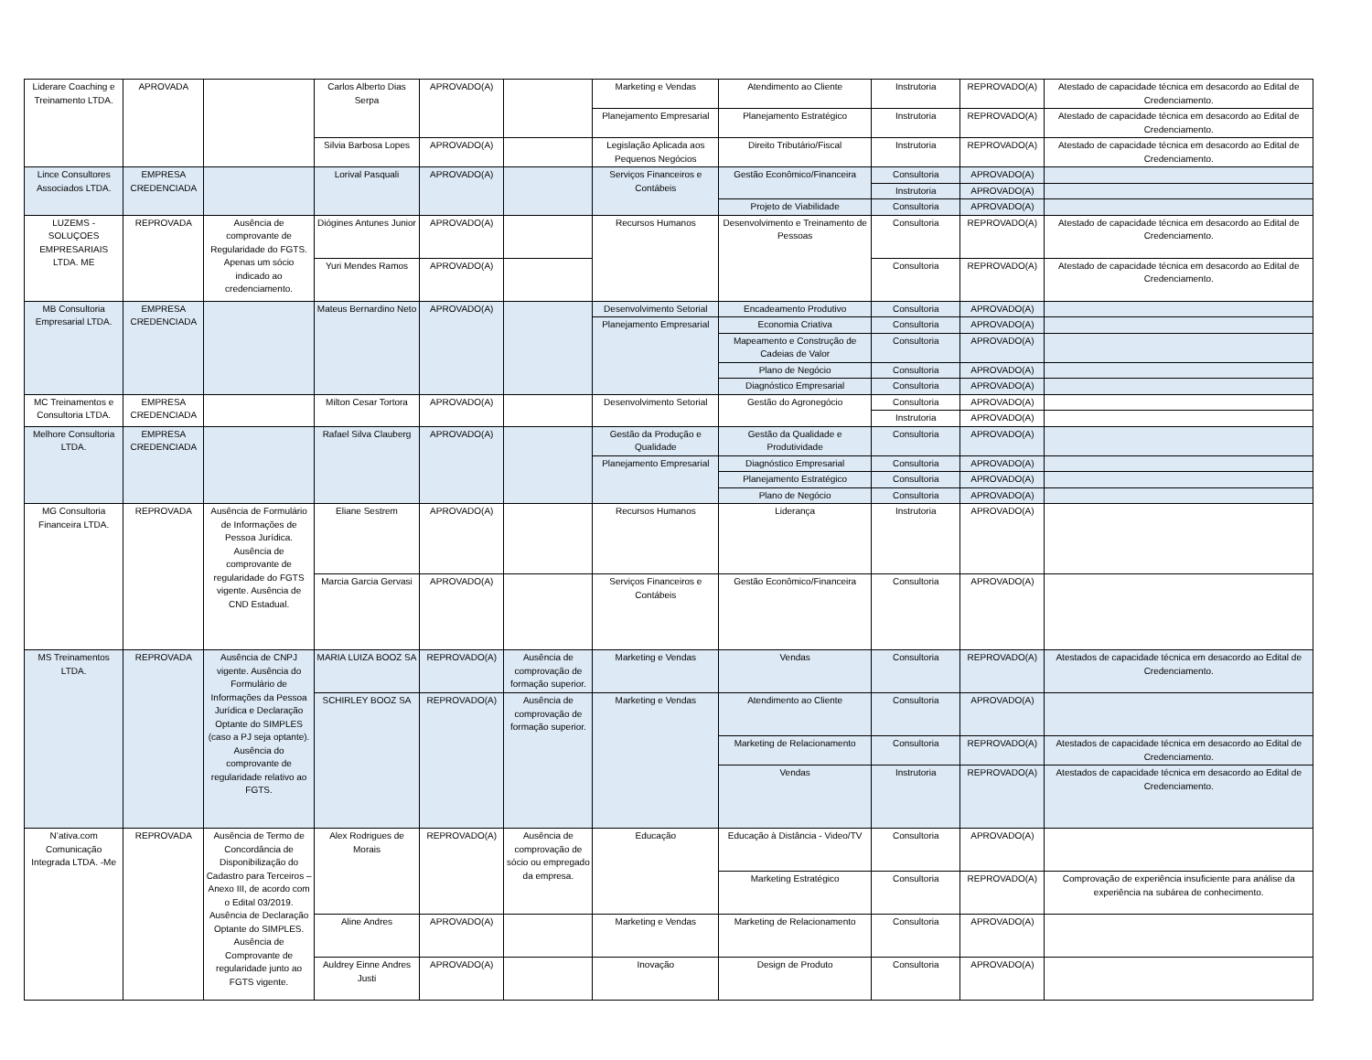| Liderare Coaching e Treinamento LTDA. | APROVADA | | Carlos Alberto Dias Serpa | APROVADO(A) | | Marketing e Vendas | Atendimento ao Cliente | Instrutoria | REPROVADO(A) | Atestado de capacidade técnica em desacordo ao Edital de Credenciamento. |
| | | | | | | Planejamento Empresarial | Planejamento Estratégico | Instrutoria | REPROVADO(A) | Atestado de capacidade técnica em desacordo ao Edital de Credenciamento. |
| | | | Silvia Barbosa Lopes | APROVADO(A) | | Legislação Aplicada aos Pequenos Negócios | Direito Tributário/Fiscal | Instrutoria | REPROVADO(A) | Atestado de capacidade técnica em desacordo ao Edital de Credenciamento. |
| Lince Consultores Associados LTDA. | EMPRESA CREDENCIADA | | Lorival Pasquali | APROVADO(A) | | Serviços Financeiros e Contábeis | Gestão Econômico/Financeira | Consultoria | APROVADO(A) | |
| | | | | | | | | Instrutoria | APROVADO(A) | |
| | | | | | | | Projeto de Viabilidade | Consultoria | APROVADO(A) | |
| LUZEMS - SOLUÇOES EMPRESARIAIS LTDA. ME | REPROVADA | Ausência de comprovante de Regularidade do FGTS. Apenas um sócio indicado ao credenciamento. | Diógines Antunes Junior | APROVADO(A) | | Recursos Humanos | Desenvolvimento e Treinamento de Pessoas | Consultoria | REPROVADO(A) | Atestado de capacidade técnica em desacordo ao Edital de Credenciamento. |
| | | | Yuri Mendes Ramos | APROVADO(A) | | | | Consultoria | REPROVADO(A) | Atestado de capacidade técnica em desacordo ao Edital de Credenciamento. |
| MB Consultoria Empresarial LTDA. | EMPRESA CREDENCIADA | | Mateus Bernardino Neto | APROVADO(A) | | Desenvolvimento Setorial | Encadeamento Produtivo | Consultoria | APROVADO(A) | |
| | | | | | | Planejamento Empresarial | Economia Criativa | Consultoria | APROVADO(A) | |
| | | | | | | | Mapeamento e Construção de Cadeias de Valor | Consultoria | APROVADO(A) | |
| | | | | | | | Plano de Negócio | Consultoria | APROVADO(A) | |
| | | | | | | | Diagnóstico Empresarial | Consultoria | APROVADO(A) | |
| MC Treinamentos e Consultoria LTDA. | EMPRESA CREDENCIADA | | Milton Cesar Tortora | APROVADO(A) | | Desenvolvimento Setorial | Gestão do Agronegócio | Consultoria | APROVADO(A) | |
| | | | | | | | | Instrutoria | APROVADO(A) | |
| Melhore Consultoria LTDA. | EMPRESA CREDENCIADA | | Rafael Silva Clauberg | APROVADO(A) | | Gestão da Produção e Qualidade | Gestão da Qualidade e Produtividade | Consultoria | APROVADO(A) | |
| | | | | | | Planejamento Empresarial | Diagnóstico Empresarial | Consultoria | APROVADO(A) | |
| | | | | | | | Planejamento Estratégico | Consultoria | APROVADO(A) | |
| | | | | | | | Plano de Negócio | Consultoria | APROVADO(A) | |
| MG Consultoria Financeira LTDA. | REPROVADA | Ausência de Formulário de Informações de Pessoa Jurídica. Ausência de comprovante de regularidade do FGTS vigente. Ausência de CND Estadual. | Eliane Sestrem | APROVADO(A) | | Recursos Humanos | Liderança | Instrutoria | APROVADO(A) | |
| | | | Marcia Garcia Gervasi | APROVADO(A) | | Serviços Financeiros e Contábeis | Gestão Econômico/Financeira | Consultoria | APROVADO(A) | |
| MS Treinamentos LTDA. | REPROVADA | Ausência de CNPJ vigente. Ausência do Formulário de Informações da Pessoa Jurídica e Declaração Optante do SIMPLES (caso a PJ seja optante). Ausência do comprovante de regularidade relativo ao FGTS. | MARIA LUIZA BOOZ SA | REPROVADO(A) | Ausência de comprovação de formação superior. | Marketing e Vendas | Vendas | Consultoria | REPROVADO(A) | Atestados de capacidade técnica em desacordo ao Edital de Credenciamento. |
| | | | SCHIRLEY BOOZ SA | REPROVADO(A) | Ausência de comprovação de formação superior. | Marketing e Vendas | Atendimento ao Cliente | Consultoria | APROVADO(A) | |
| | | | | | | | Marketing de Relacionamento | Consultoria | REPROVADO(A) | Atestados de capacidade técnica em desacordo ao Edital de Credenciamento. |
| | | | | | | | Vendas | Instrutoria | REPROVADO(A) | Atestados de capacidade técnica em desacordo ao Edital de Credenciamento. |
| N’ativa.com Comunicação Integrada LTDA. -Me | REPROVADA | Ausência de Termo de Concordância de Disponibilização do Cadastro para Terceiros – Anexo III, de acordo com o Edital 03/2019. Ausência de Declaração Optante do SIMPLES. Ausência de Comprovante de regularidade junto ao FGTS vigente. | Alex Rodrigues de Morais | REPROVADO(A) | Ausência de comprovação de sócio ou empregado da empresa. | Educação | Educação à Distância - Video/TV | Consultoria | APROVADO(A) | |
| | | | | | | | Marketing Estratégico | Consultoria | REPROVADO(A) | Comprovação de experiência insuficiente para análise da experiência na subárea de conhecimento. |
| | | | Aline Andres | APROVADO(A) | | Marketing e Vendas | Marketing de Relacionamento | Consultoria | APROVADO(A) | |
| | | | Auldrey Einne Andres Justi | APROVADO(A) | | Inovação | Design de Produto | Consultoria | APROVADO(A) | |